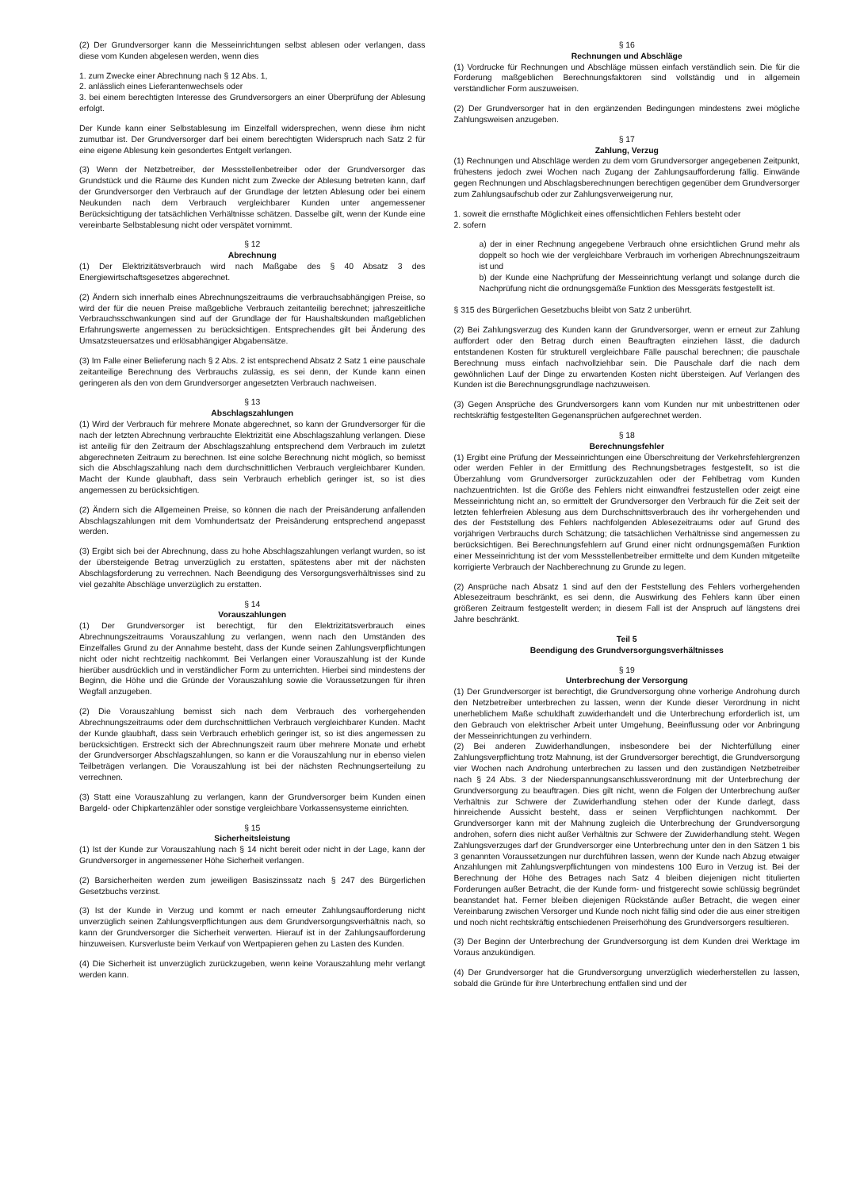(2) Der Grundversorger kann die Messeinrichtungen selbst ablesen oder verlangen, dass diese vom Kunden abgelesen werden, wenn dies
1. zum Zwecke einer Abrechnung nach § 12 Abs. 1,
2. anlässlich eines Lieferantenwechsels oder
3. bei einem berechtigten Interesse des Grundversorgers an einer Überprüfung der Ablesung erfolgt.
Der Kunde kann einer Selbstablesung im Einzelfall widersprechen, wenn diese ihm nicht zumutbar ist. Der Grundversorger darf bei einem berechtigten Widerspruch nach Satz 2 für eine eigene Ablesung kein gesondertes Entgelt verlangen.
(3) Wenn der Netzbetreiber, der Messstellenbetreiber oder der Grundversorger das Grundstück und die Räume des Kunden nicht zum Zwecke der Ablesung betreten kann, darf der Grundversorger den Verbrauch auf der Grundlage der letzten Ablesung oder bei einem Neukunden nach dem Verbrauch vergleichbarer Kunden unter angemessener Berücksichtigung der tatsächlichen Verhältnisse schätzen. Dasselbe gilt, wenn der Kunde eine vereinbarte Selbstablesung nicht oder verspätet vornimmt.
§ 12
Abrechnung
(1) Der Elektrizitätsverbrauch wird nach Maßgabe des § 40 Absatz 3 des Energiewirtschaftsgesetzes abgerechnet.
(2) Ändern sich innerhalb eines Abrechnungszeitraums die verbrauchsabhängigen Preise, so wird der für die neuen Preise maßgebliche Verbrauch zeitanteilig berechnet; jahreszeitliche Verbrauchsschwankungen sind auf der Grundlage der für Haushaltskunden maßgeblichen Erfahrungswerte angemessen zu berücksichtigen. Entsprechendes gilt bei Änderung des Umsatzsteuersatzes und erlösabhängiger Abgabensätze.
(3) Im Falle einer Belieferung nach § 2 Abs. 2 ist entsprechend Absatz 2 Satz 1 eine pauschale zeitanteilige Berechnung des Verbrauchs zulässig, es sei denn, der Kunde kann einen geringeren als den von dem Grundversorger angesetzten Verbrauch nachweisen.
§ 13
Abschlagszahlungen
(1) Wird der Verbrauch für mehrere Monate abgerechnet, so kann der Grundversorger für die nach der letzten Abrechnung verbrauchte Elektrizität eine Abschlagszahlung verlangen. Diese ist anteilig für den Zeitraum der Abschlagszahlung entsprechend dem Verbrauch im zuletzt abgerechneten Zeitraum zu berechnen. Ist eine solche Berechnung nicht möglich, so bemisst sich die Abschlagszahlung nach dem durchschnittlichen Verbrauch vergleichbarer Kunden. Macht der Kunde glaubhaft, dass sein Verbrauch erheblich geringer ist, so ist dies angemessen zu berücksichtigen.
(2) Ändern sich die Allgemeinen Preise, so können die nach der Preisänderung anfallenden Abschlagszahlungen mit dem Vomhundertsatz der Preisänderung entsprechend angepasst werden.
(3) Ergibt sich bei der Abrechnung, dass zu hohe Abschlagszahlungen verlangt wurden, so ist der übersteigende Betrag unverzüglich zu erstatten, spätestens aber mit der nächsten Abschlagsforderung zu verrechnen. Nach Beendigung des Versorgungsverhältnisses sind zu viel gezahlte Abschläge unverzüglich zu erstatten.
§ 14
Vorauszahlungen
(1) Der Grundversorger ist berechtigt, für den Elektrizitätsverbrauch eines Abrechnungszeitraums Vorauszahlung zu verlangen, wenn nach den Umständen des Einzelfalles Grund zu der Annahme besteht, dass der Kunde seinen Zahlungsverpflichtungen nicht oder nicht rechtzeitig nachkommt. Bei Verlangen einer Vorauszahlung ist der Kunde hierüber ausdrücklich und in verständlicher Form zu unterrichten. Hierbei sind mindestens der Beginn, die Höhe und die Gründe der Vorauszahlung sowie die Voraussetzungen für ihren Wegfall anzugeben.
(2) Die Vorauszahlung bemisst sich nach dem Verbrauch des vorhergehenden Abrechnungszeitraums oder dem durchschnittlichen Verbrauch vergleichbarer Kunden. Macht der Kunde glaubhaft, dass sein Verbrauch erheblich geringer ist, so ist dies angemessen zu berücksichtigen. Erstreckt sich der Abrechnungszeit raum über mehrere Monate und erhebt der Grundversorger Abschlagszahlungen, so kann er die Vorauszahlung nur in ebenso vielen Teilbeträgen verlangen. Die Vorauszahlung ist bei der nächsten Rechnungserteilung zu verrechnen.
(3) Statt eine Vorauszahlung zu verlangen, kann der Grundversorger beim Kunden einen Bargeld- oder Chipkartenzähler oder sonstige vergleichbare Vorkassensysteme einrichten.
§ 15
Sicherheitsleistung
(1) Ist der Kunde zur Vorauszahlung nach § 14 nicht bereit oder nicht in der Lage, kann der Grundversorger in angemessener Höhe Sicherheit verlangen.
(2) Barsicherheiten werden zum jeweiligen Basiszinssatz nach § 247 des Bürgerlichen Gesetzbuchs verzinst.
(3) Ist der Kunde in Verzug und kommt er nach erneuter Zahlungsaufforderung nicht unverzüglich seinen Zahlungsverpflichtungen aus dem Grundversorgungsverhältnis nach, so kann der Grundversorger die Sicherheit verwerten. Hierauf ist in der Zahlungsaufforderung hinzuweisen. Kursverluste beim Verkauf von Wertpapieren gehen zu Lasten des Kunden.
(4) Die Sicherheit ist unverzüglich zurückzugeben, wenn keine Vorauszahlung mehr verlangt werden kann.
§ 16
Rechnungen und Abschläge
(1) Vordrucke für Rechnungen und Abschläge müssen einfach verständlich sein. Die für die Forderung maßgeblichen Berechnungsfaktoren sind vollständig und in allgemein verständlicher Form auszuweisen.
(2) Der Grundversorger hat in den ergänzenden Bedingungen mindestens zwei mögliche Zahlungsweisen anzugeben.
§ 17
Zahlung, Verzug
(1) Rechnungen und Abschläge werden zu dem vom Grundversorger angegebenen Zeitpunkt, frühestens jedoch zwei Wochen nach Zugang der Zahlungsaufforderung fällig. Einwände gegen Rechnungen und Abschlagsberechnungen berechtigen gegenüber dem Grundversorger zum Zahlungsaufschub oder zur Zahlungsverweigerung nur,
1. soweit die ernsthafte Möglichkeit eines offensichtlichen Fehlers besteht oder
2. sofern
a) der in einer Rechnung angegebene Verbrauch ohne ersichtlichen Grund mehr als doppelt so hoch wie der vergleichbare Verbrauch im vorherigen Abrechnungszeitraum ist und
b) der Kunde eine Nachprüfung der Messeinrichtung verlangt und solange durch die Nachprüfung nicht die ordnungsgemäße Funktion des Messgeräts festgestellt ist.
§ 315 des Bürgerlichen Gesetzbuchs bleibt von Satz 2 unberührt.
(2) Bei Zahlungsverzug des Kunden kann der Grundversorger, wenn er erneut zur Zahlung auffordert oder den Betrag durch einen Beauftragten einziehen lässt, die dadurch entstandenen Kosten für strukturell vergleichbare Fälle pauschal berechnen; die pauschale Berechnung muss einfach nachvollziehbar sein. Die Pauschale darf die nach dem gewöhnlichen Lauf der Dinge zu erwartenden Kosten nicht übersteigen. Auf Verlangen des Kunden ist die Berechnungsgrundlage nachzuweisen.
(3) Gegen Ansprüche des Grundversorgers kann vom Kunden nur mit unbestrittenen oder rechtskräftig festgestellten Gegenansprüchen aufgerechnet werden.
§ 18
Berechnungsfehler
(1) Ergibt eine Prüfung der Messeinrichtungen eine Überschreitung der Verkehrsfehlergrenzen oder werden Fehler in der Ermittlung des Rechnungsbetrages festgestellt, so ist die Überzahlung vom Grundversorger zurückzuzahlen oder der Fehlbetrag vom Kunden nachzuentrichten. Ist die Größe des Fehlers nicht einwandfrei festzustellen oder zeigt eine Messeinrichtung nicht an, so ermittelt der Grundversorger den Verbrauch für die Zeit seit der letzten fehlerfreien Ablesung aus dem Durchschnittsverbrauch des ihr vorhergehenden und des der Feststellung des Fehlers nachfolgenden Ablesezeitraums oder auf Grund des vorjährigen Verbrauchs durch Schätzung; die tatsächlichen Verhältnisse sind angemessen zu berücksichtigen. Bei Berechnungsfehlern auf Grund einer nicht ordnungsgemäßen Funktion einer Messeinrichtung ist der vom Messstellenbetreiber ermittelte und dem Kunden mitgeteilte korrigierte Verbrauch der Nachberechnung zu Grunde zu legen.
(2) Ansprüche nach Absatz 1 sind auf den der Feststellung des Fehlers vorhergehenden Ablesezeitraum beschränkt, es sei denn, die Auswirkung des Fehlers kann über einen größeren Zeitraum festgestellt werden; in diesem Fall ist der Anspruch auf längstens drei Jahre beschränkt.
Teil 5
Beendigung des Grundversorgungsverhältnisses
§ 19
Unterbrechung der Versorgung
(1) Der Grundversorger ist berechtigt, die Grundversorgung ohne vorherige Androhung durch den Netzbetreiber unterbrechen zu lassen, wenn der Kunde dieser Verordnung in nicht unerheblichem Maße schuldhaft zuwiderhandelt und die Unterbrechung erforderlich ist, um den Gebrauch von elektrischer Arbeit unter Umgehung, Beeinflussung oder vor Anbringung der Messeinrichtungen zu verhindern.
(2) Bei anderen Zuwiderhandlungen, insbesondere bei der Nichterfüllung einer Zahlungsverpflichtung trotz Mahnung, ist der Grundversorger berechtigt, die Grundversorgung vier Wochen nach Androhung unterbrechen zu lassen und den zuständigen Netzbetreiber nach § 24 Abs. 3 der Niederspannungsanschlussverordnung mit der Unterbrechung der Grundversorgung zu beauftragen. Dies gilt nicht, wenn die Folgen der Unterbrechung außer Verhältnis zur Schwere der Zuwiderhandlung stehen oder der Kunde darlegt, dass hinreichende Aussicht besteht, dass er seinen Verpflichtungen nachkommt. Der Grundversorger kann mit der Mahnung zugleich die Unterbrechung der Grundversorgung androhen, sofern dies nicht außer Verhältnis zur Schwere der Zuwiderhandlung steht. Wegen Zahlungsverzuges darf der Grundversorger eine Unterbrechung unter den in den Sätzen 1 bis 3 genannten Voraussetzungen nur durchführen lassen, wenn der Kunde nach Abzug etwaiger Anzahlungen mit Zahlungsverpflichtungen von mindestens 100 Euro in Verzug ist. Bei der Berechnung der Höhe des Betrages nach Satz 4 bleiben diejenigen nicht titulierten Forderungen außer Betracht, die der Kunde form- und fristgerecht sowie schlüssig begründet beanstandet hat. Ferner bleiben diejenigen Rückstände außer Betracht, die wegen einer Vereinbarung zwischen Versorger und Kunde noch nicht fällig sind oder die aus einer streitigen und noch nicht rechtskräftig entschiedenen Preiserhöhung des Grundversorgers resultieren.
(3) Der Beginn der Unterbrechung der Grundversorgung ist dem Kunden drei Werktage im Voraus anzukündigen.
(4) Der Grundversorger hat die Grundversorgung unverzüglich wiederherstellen zu lassen, sobald die Gründe für ihre Unterbrechung entfallen sind und der